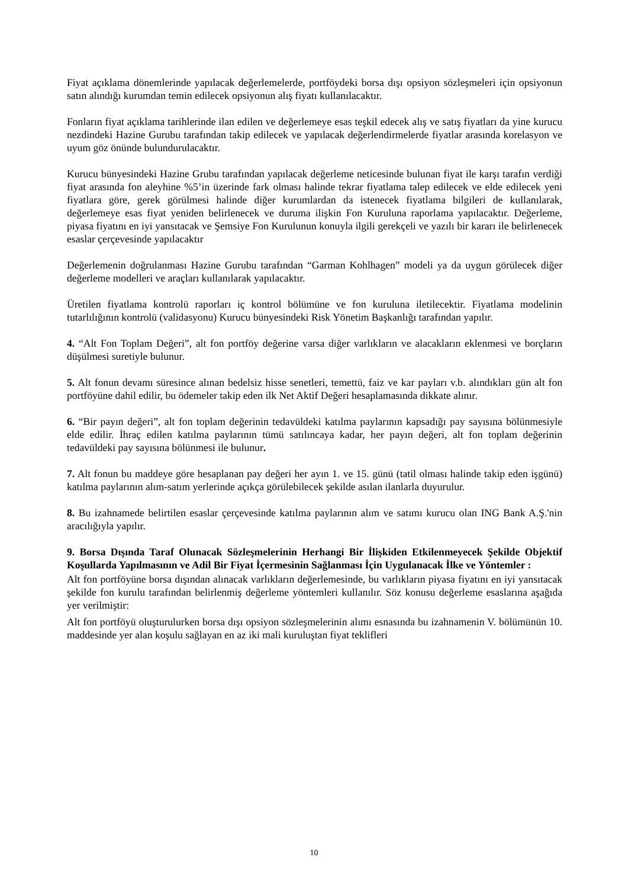Fiyat açıklama dönemlerinde yapılacak değerlemelerde, portföydeki borsa dışı opsiyon sözleşmeleri için opsiyonun satın alındığı kurumdan temin edilecek opsiyonun alış fiyatı kullanılacaktır.
Fonların fiyat açıklama tarihlerinde ilan edilen ve değerlemeye esas teşkil edecek alış ve satış fiyatları da yine kurucu nezdindeki Hazine Gurubu tarafından takip edilecek ve yapılacak değerlendirmelerde fiyatlar arasında korelasyon ve uyum göz önünde bulundurulacaktır.
Kurucu bünyesindeki Hazine Grubu tarafından yapılacak değerleme neticesinde bulunan fiyat ile karşı tarafın verdiği fiyat arasında fon aleyhine %5’in üzerinde fark olması halinde tekrar fiyatlama talep edilecek ve elde edilecek yeni fiyatlara göre, gerek görülmesi halinde diğer kurumlardan da istenecek fiyatlama bilgileri de kullanılarak, değerlemeye esas fiyat yeniden belirlenecek ve duruma ilişkin Fon Kuruluna raporlama yapılacaktır. Değerleme, piyasa fiyatını en iyi yansıtacak ve Şemsiye Fon Kurulunun konuyla ilgili gerekçeli ve yazılı bir kararı ile belirlenecek esaslar çerçevesinde yapılacaktır
Değerlemenin doğrulanması Hazine Gurubu tarafından “Garman Kohlhagen” modeli ya da uygun görülecek diğer değerleme modelleri ve araçları kullanılarak yapılacaktır.
Üretilen fiyatlama kontrolü raporları iç kontrol bölümüne ve fon kuruluna iletilecektir. Fiyatlama modelinin tutarlılığının kontrolü (validasyonu) Kurucu bünyesindeki Risk Yönetim Başkanlığı tarafından yapılır.
4. “Alt Fon Toplam Değeri”, alt fon portföy değerine varsa diğer varlıkların ve alacakların eklenmesi ve borçların düşülmesi suretiyle bulunur.
5. Alt fonun devamı süresince alınan bedelsiz hisse senetleri, temettü, faiz ve kar payları v.b. alındıkları gün alt fon portföyüne dahil edilir, bu ödemeler takip eden ilk Net Aktif Değeri hesaplamasında dikkate alınır.
6. “Bir payın değeri”, alt fon toplam değerinin tedavüldeki katılma paylarının kapsadığı pay sayısına bölünmesiyle elde edilir. İhraç edilen katılma paylarının tümü satılıncaya kadar, her payın değeri, alt fon toplam değerinin tedavüldeki pay sayısına bölünmesi ile bulunur.
7. Alt fonun bu maddeye göre hesaplanan pay değeri her ayın 1. ve 15. günü (tatil olması halinde takip eden işgünü) katılma paylarının alım-satım yerlerinde açıkça görülebilecek şekilde asılan ilanlarla duyurulur.
8. Bu izahnamede belirtilen esaslar çerçevesinde katılma paylarının alım ve satımı kurucu olan ING Bank A.Ş.'nin aracılığıyla yapılır.
9. Borsa Dışında Taraf Olunacak Sözleşmelerinin Herhangi Bir İlişkiden Etkilenmeyecek Şekilde Objektif Koşullarda Yapılmasının ve Adil Bir Fiyat İçermesinin Sağlanması İçin Uygulanacak İlke ve Yöntemler :
Alt fon portföyüne borsa dışından alınacak varlıkların değerlemesinde, bu varlıkların piyasa fiyatını en iyi yansıtacak şekilde fon kurulu tarafından belirlenmiş değerleme yöntemleri kullanılır. Söz konusu değerleme esaslarına aşağıda yer verilmiştir:
Alt fon portföyü oluşturulurken borsa dışı opsiyon sözleşmelerinin alımı esnasında bu izahnamenin V. bölümünün 10. maddesinde yer alan koşulu sağlayan en az iki mali kuruluştan fiyat teklifleri
10